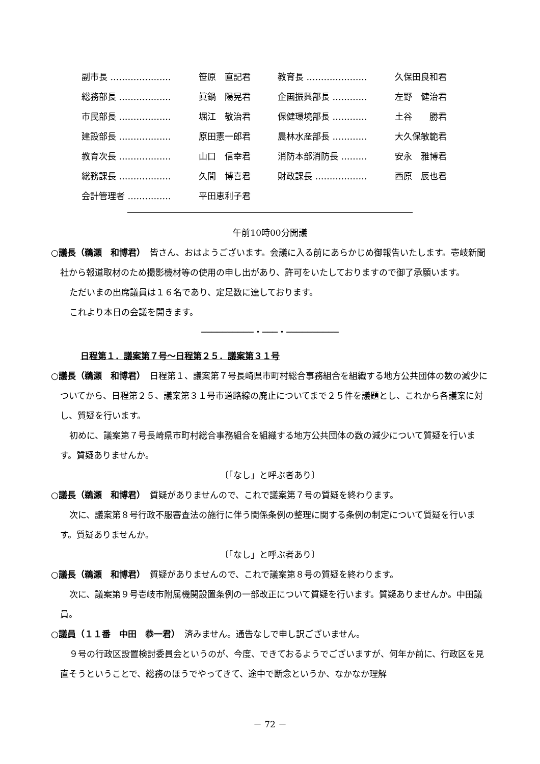| 副市長 ………………… | 笹原 直記君 | 教育長 ………………… | 久保田良和君 |
| 総務部長 ……………… | 眞鍋 陽晃君 | 企画振興部長 ………… | 左野 健治君 |
| 市民部長 ……………… | 堀江 敬治君 | 保健環境部長 ………… | 土谷 勝君 |
| 建設部長 ……………… | 原田憲一郎君 | 農林水産部長 ………… | 大久保敏範君 |
| 教育次長 ……………… | 山口 信幸君 | 消防本部消防長 ……… | 安永 雅博君 |
| 総務課長 ……………… | 久間 博喜君 | 財政課長 ……………… | 西原 辰也君 |
| 会計管理者 …………… | 平田恵利子君 | | |
午前10時00分開議
○議長（鵜瀬　和博君）　皆さん、おはようございます。会議に入る前にあらかじめ御報告いたします。壱岐新聞社から報道取材のため撮影機材等の使用の申し出があり、許可をいたしておりますので御了承願います。
ただいまの出席議員は１６名であり、定足数に達しております。
これより本日の会議を開きます。
──────────・───・──────────
日程第１．議案第７号～日程第２５．議案第３１号
○議長（鵜瀬　和博君）　日程第１、議案第７号長崎県市町村総合事務組合を組織する地方公共団体の数の減少についてから、日程第２５、議案第３１号市道路線の廃止についてまで２５件を議題とし、これから各議案に対し、質疑を行います。
初めに、議案第７号長崎県市町村総合事務組合を組織する地方公共団体の数の減少について質疑を行います。質疑ありませんか。
〔「なし」と呼ぶ者あり〕
○議長（鵜瀬　和博君）　質疑がありませんので、これで議案第７号の質疑を終わります。
次に、議案第８号行政不服審査法の施行に伴う関係条例の整理に関する条例の制定について質疑を行います。質疑ありませんか。
〔「なし」と呼ぶ者あり〕
○議長（鵜瀬　和博君）　質疑がありませんので、これで議案第８号の質疑を終わります。
次に、議案第９号壱岐市附属機関設置条例の一部改正について質疑を行います。質疑ありませんか。中田議員。
○議員（１１番　中田　恭一君）　済みません。通告なしで申し訳ございません。
９号の行政区設置検討委員会というのが、今度、できておるようでございますが、何年か前に、行政区を見直そうということで、総務のほうでやってきて、途中で断念というか、なかなか理解
－ 72 －